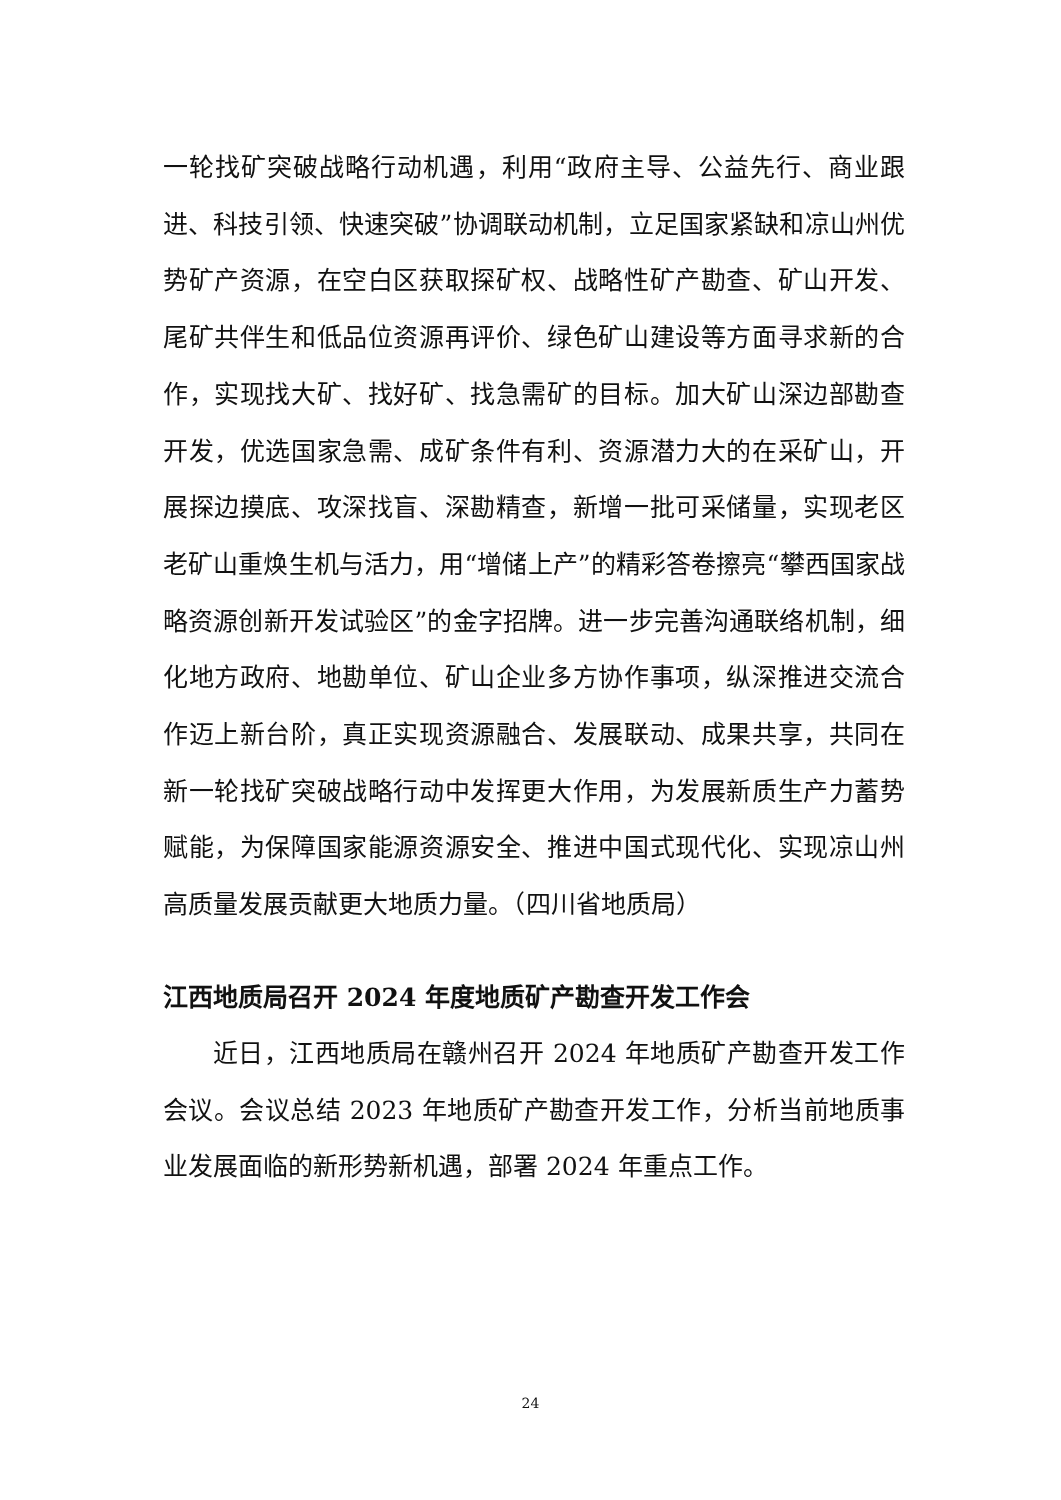一轮找矿突破战略行动机遇，利用“政府主导、公益先行、商业跟进、科技引领、快速突破”协调联动机制，立足国家紧缺和凉山州优势矿产资源，在空白区获取探矿权、战略性矿产勘查、矿山开发、尾矿共伴生和低品位资源再评价、绿色矿山建设等方面寻求新的合作，实现找大矿、找好矿、找急需矿的目标。加大矿山深边部勘查开发，优选国家急需、成矿条件有利、资源潜力大的在采矿山，开展探边摸底、攻深找盲、深勘精查，新增一批可采储量，实现老区老矿山重焕生机与活力，用“增储上产”的精彩答卷擦亮“攀西国家战略资源创新开发试验区”的金字招牌。进一步完善沟通联络机制，细化地方政府、地勘单位、矿山企业多方协作事项，纵深推进交流合作迈上新台阶，真正实现资源融合、发展联动、成果共享，共同在新一轮找矿突破战略行动中发挥更大作用，为发展新质生产力蓄势赋能，为保障国家能源资源安全、推进中国式现代化、实现凉山州高质量发展贡献更大地质力量。（四川省地质局）
江西地质局召开 2024 年度地质矿产勘查开发工作会
近日，江西地质局在赣州召开 2024 年地质矿产勘查开发工作会议。会议总结 2023 年地质矿产勘查开发工作，分析当前地质事业发展面临的新形势新机遇，部署 2024 年重点工作。
24